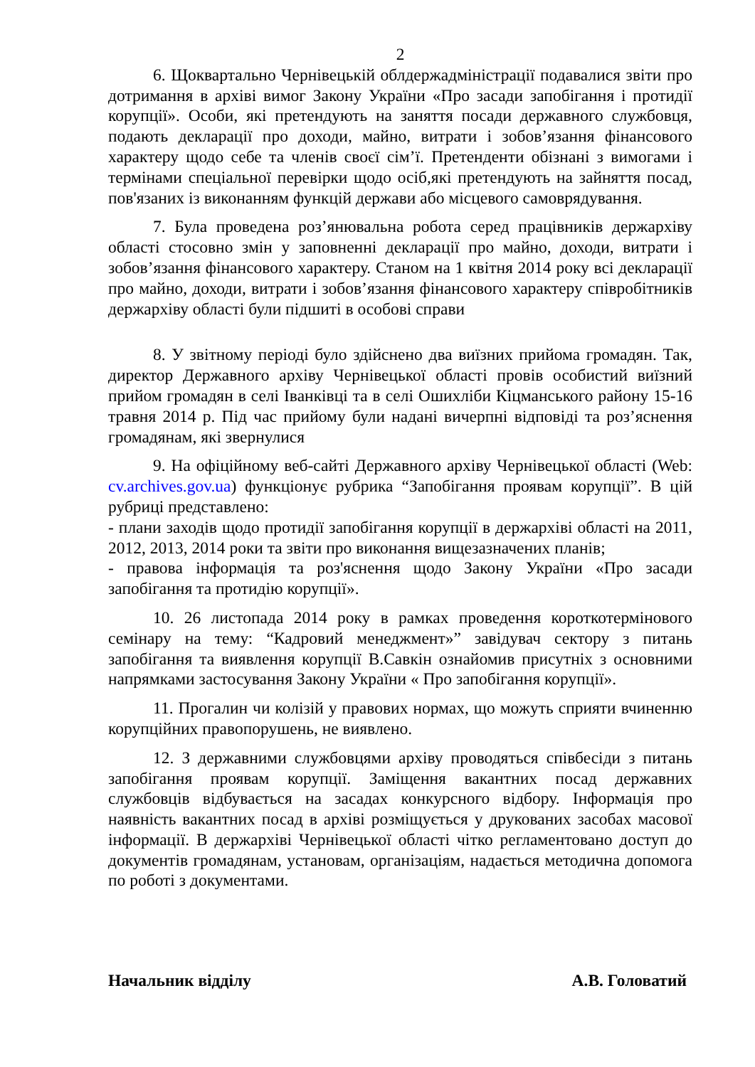2
6. Щоквартально Чернівецькій облдержадміністрації подавалися звіти про дотримання в архіві вимог Закону України «Про засади запобігання і протидії корупції». Особи, які претендують на заняття посади державного службовця, подають декларації про доходи, майно, витрати і зобов’язання фінансового характеру щодо себе та членів своєї сім’ї. Претенденти обізнані з вимогами і термінами спеціальної перевірки щодо осіб,які претендують на зайняття посад, пов'язаних із виконанням функцій держави або місцевого самоврядування.
7. Була проведена роз’янювальна робота серед працівників держархіву області стосовно змін у заповненні декларації про майно, доходи, витрати і зобов’язання фінансового характеру. Станом на 1 квітня 2014 року всі декларації про майно, доходи, витрати і зобов’язання фінансового характеру співробітників держархіву області були підшиті в особові справи
8. У звітному періоді було здійснено два виїзних прийома громадян. Так, директор Державного архіву Чернівецької області провів особистий виїзний прийом громадян в селі Іванківці та в селі Ошихліби Кіцманського району 15-16 травня 2014 р. Під час прийому були надані вичерпні відповіді та роз’яснення громадянам, які звернулися
9. На офіційному веб-сайті Державного архіву Чернівецької області (Web: cv.archives.gov.ua) функціонує рубрика “Запобігання проявам корупції”. В цій рубриці представлено:
- плани заходів щодо протидії запобігання корупції в держархіві області на 2011, 2012, 2013, 2014 роки та звіти про виконання вищезазначених планів;
- правова інформація та роз'яснення щодо Закону України «Про засади запобігання та протидію корупції».
10. 26 листопада 2014 року в рамках проведення короткотермінового семінару на тему: “Кадровий менеджмент»” завідувач сектору з питань запобігання та виявлення корупції В.Савкін ознайомив присутніх з основними напрямками застосування Закону України « Про запобігання корупції».
11. Прогалин чи колізій у правових нормах, що можуть сприяти вчиненню корупційних правопорушень, не виявлено.
12. З державними службовцями архіву проводяться співбесіди з питань запобігання проявам корупції. Заміщення вакантних посад державних службовців відбувається на засадах конкурсного відбору. Інформація про наявність вакантних посад в архіві розміщується у друкованих засобах масової інформації. В держархіві Чернівецької області чітко регламентовано доступ до документів громадянам, установам, організаціям, надається методична допомога по роботі з документами.
Начальник відділу А.В. Головатий